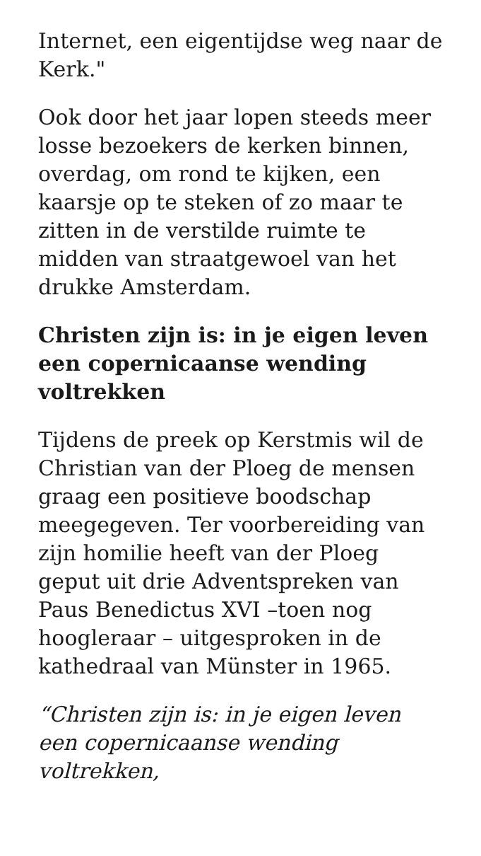Internet, een eigentijdse weg naar de Kerk."
Ook door het jaar lopen steeds meer losse bezoekers de kerken binnen, overdag, om rond te kijken, een kaarsje op te steken of zo maar te zitten in de verstilde ruimte te midden van straatgewoel van het drukke Amsterdam.
Christen zijn is: in je eigen leven een copernicaanse wending voltrekken
Tijdens de preek op Kerstmis wil de Christian van der Ploeg de mensen graag een positieve boodschap meegegeven. Ter voorbereiding van zijn homilie heeft van der Ploeg geput uit drie Adventspreken van Paus Benedictus XVI –toen nog hoogleraar – uitgesproken in de kathedraal van Münster in 1965.
“Christen zijn is: in je eigen leven een copernicaanse wending voltrekken,